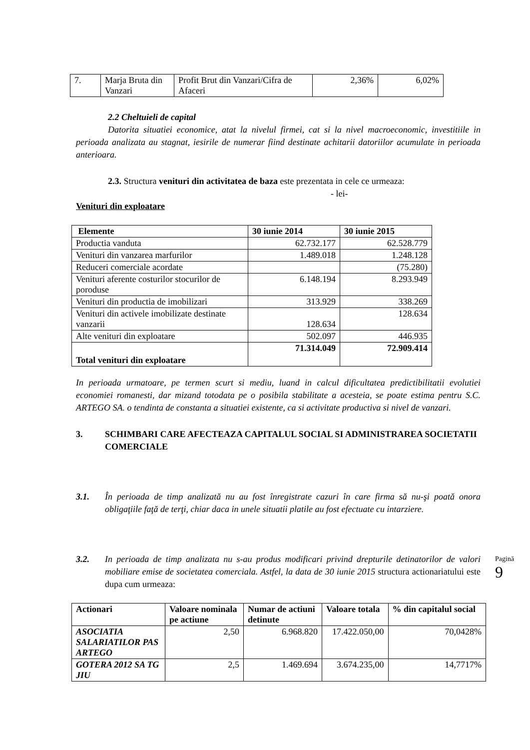| 7. | Marja Bruta din Vanzari | Profit Brut din Vanzari/Cifra de Afaceri | 2,36% | 6,02% |
2.2 Cheltuieli de capital
Datorita situatiei economice, atat la nivelul firmei, cat si la nivel macroeconomic, investitiile in perioada analizata au stagnat, iesirile de numerar fiind destinate achitarii datoriilor acumulate in perioada anterioara.
2.3. Structura venituri din activitatea de baza este prezentata in cele ce urmeaza:
- lei-
Venituri din exploatare
| Elemente | 30 iunie 2014 | 30 iunie 2015 |
| --- | --- | --- |
| Productia vanduta | 62.732.177 | 62.528.779 |
| Venituri din vanzarea marfurilor | 1.489.018 | 1.248.128 |
| Reduceri comerciale acordate | | (75.280) |
| Venituri aferente costurilor stocurilor de poroduse | 6.148.194 | 8.293.949 |
| Venituri din productia de imobilizari | 313.929 | 338.269 |
| Venituri din activele imobilizate destinate vanzarii | 128.634 | 128.634 |
| Alte venituri din exploatare | 502.097 | 446.935 |
| Total venituri din exploatare | 71.314.049 | 72.909.414 |
In perioada urmatoare, pe termen scurt si mediu, luand in calcul dificultatea predictibilitatii evolutiei economiei romanesti, dar mizand totodata pe o posibila stabilitate a acesteia, se poate estima pentru S.C. ARTEGO SA. o tendinta de constanta a situatiei existente, ca si activitate productiva si nivel de vanzari.
3. SCHIMBARI CARE AFECTEAZA CAPITALUL SOCIAL SI ADMINISTRAREA SOCIETATII COMERCIALE
3.1. În perioada de timp analizată nu au fost înregistrate cazuri în care firma să nu-şi poată onora obligaţiile faţă de terţi, chiar daca in unele situatii platile au fost efectuate cu intarziere.
3.2. In perioada de timp analizata nu s-au produs modificari privind drepturile detinatorilor de valori mobiliare emise de societatea comerciala. Astfel, la data de 30 iunie 2015 structura actionariatului este dupa cum urmeaza:
| Actionari | Valoare nominala pe actiune | Numar de actiuni detinute | Valoare totala | % din capitalul social |
| --- | --- | --- | --- | --- |
| ASOCIATIA SALARIATILOR PAS ARTEGO | 2,50 | 6.968.820 | 17.422.050,00 | 70,0428% |
| GOTERA 2012 SA TG JIU | 2,5 | 1.469.694 | 3.674.235,00 | 14,7717% |
Pagină 9